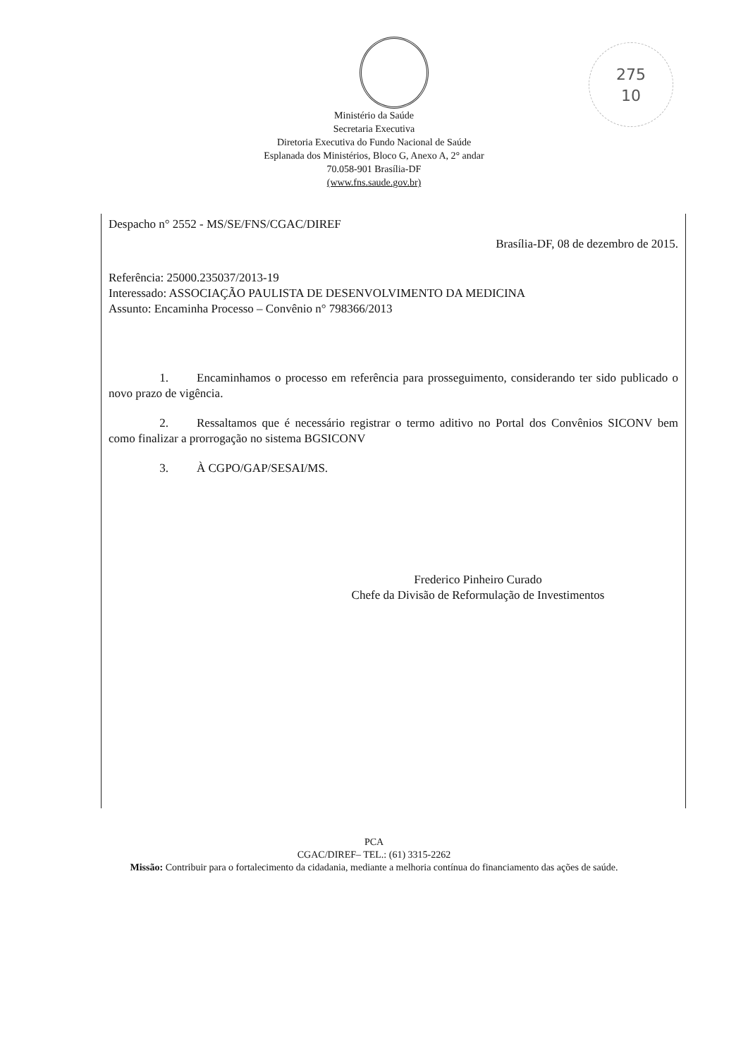275
10
Ministério da Saúde
Secretaria Executiva
Diretoria Executiva do Fundo Nacional de Saúde
Esplanada dos Ministérios, Bloco G, Anexo A, 2° andar
70.058-901 Brasília-DF
(www.fns.saude.gov.br)
Despacho n° 2552 - MS/SE/FNS/CGAC/DIREF
Brasília-DF, 08 de dezembro de 2015.
Referência: 25000.235037/2013-19
Interessado: ASSOCIAÇÃO PAULISTA DE DESENVOLVIMENTO DA MEDICINA
Assunto: Encaminha Processo – Convênio n° 798366/2013
1. Encaminhamos o processo em referência para prosseguimento, considerando ter sido publicado o novo prazo de vigência.
2. Ressaltamos que é necessário registrar o termo aditivo no Portal dos Convênios SICONV bem como finalizar a prorrogação no sistema BGSICONV
3. À CGPO/GAP/SESAI/MS.
Frederico Pinheiro Curado
Chefe da Divisão de Reformulação de Investimentos
PCA
CGAC/DIREF– TEL.: (61) 3315-2262
Missão: Contribuir para o fortalecimento da cidadania, mediante a melhoria contínua do financiamento das ações de saúde.